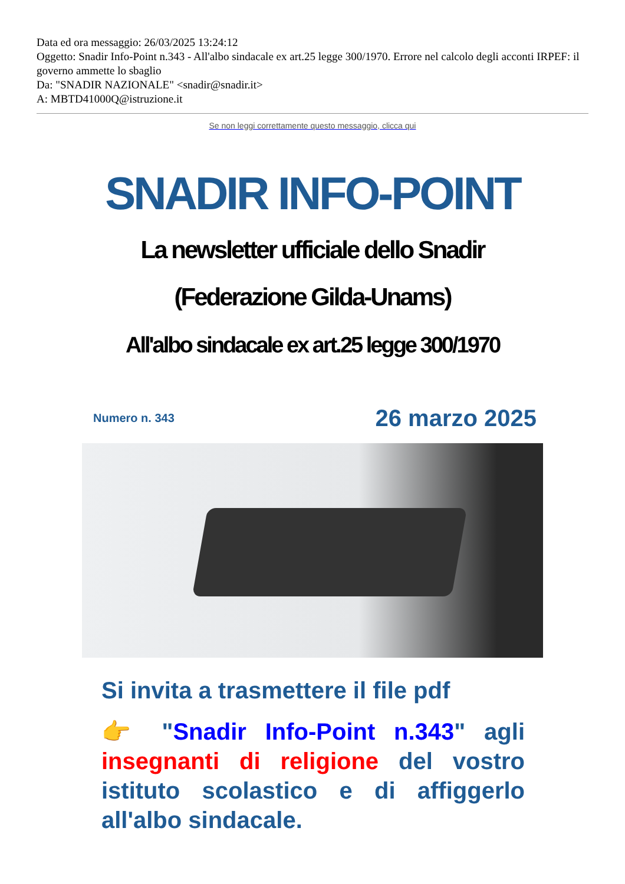Data ed ora messaggio: 26/03/2025 13:24:12
Oggetto: Snadir Info-Point n.343 - All'albo sindacale ex art.25 legge 300/1970. Errore nel calcolo degli acconti IRPEF: il governo ammette lo sbaglio
Da: "SNADIR NAZIONALE" <snadir@snadir.it>
A: MBTD41000Q@istruzione.it
Se non leggi correttamente questo messaggio, clicca qui
SNADIR INFO-POINT
La newsletter ufficiale dello Snadir
(Federazione Gilda-Unams)
All'albo sindacale ex art.25 legge 300/1970
Numero n. 343 26 marzo 2025
Si invita a trasmettere il file pdf
👉 "Snadir Info-Point n.343" agli insegnanti di religione del vostro istituto scolastico e di affiggerlo all'albo sindacale.